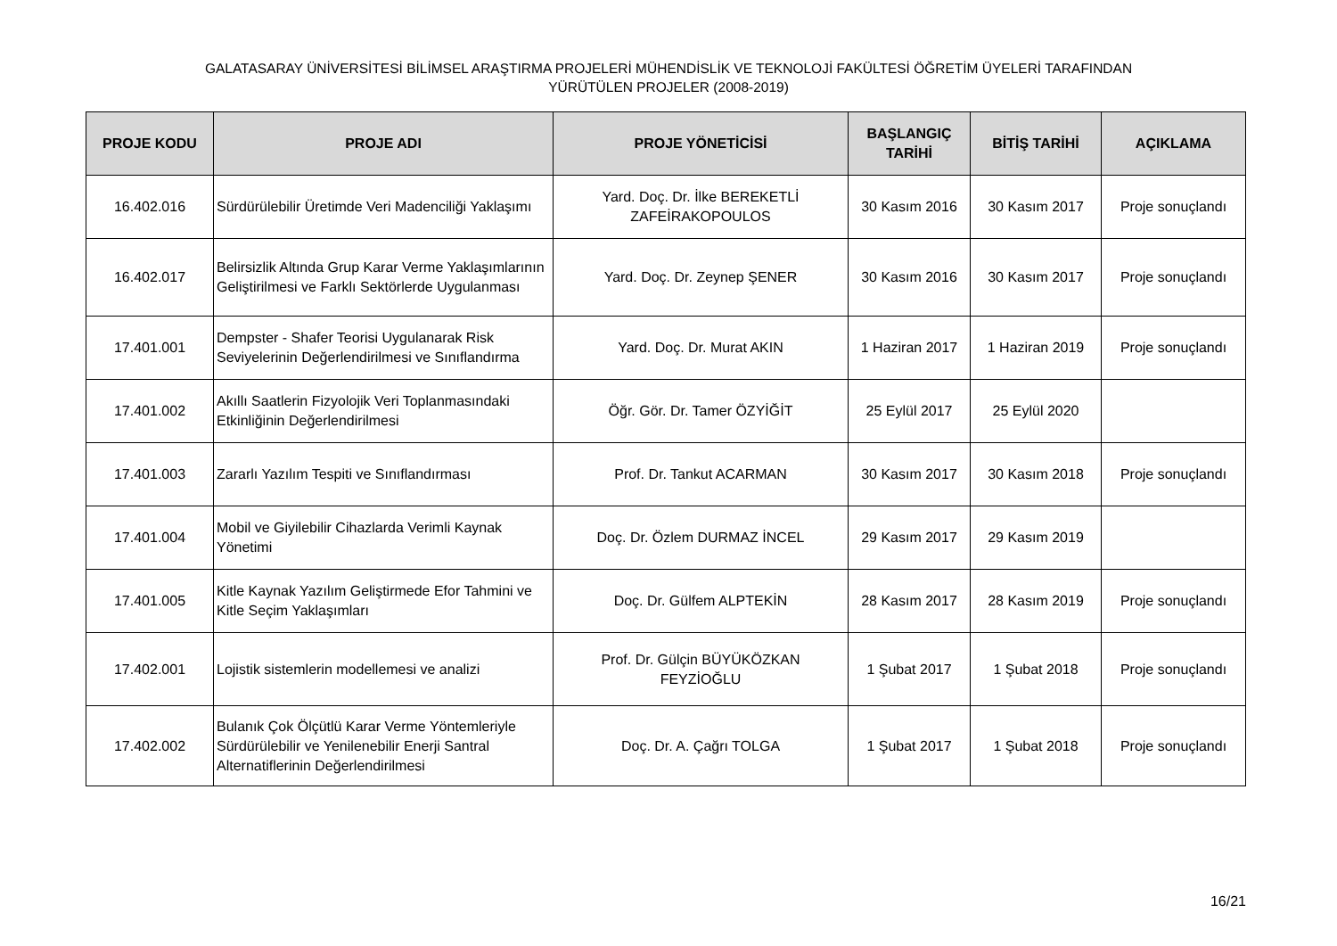GALATASARAY ÜNİVERSİTESİ BİLİMSEL ARAŞTIRMA PROJELERİ MÜHENDİSLİK VE TEKNOLOJİ FAKÜLTESİ ÖĞRETİM ÜYELERİ TARAFINDAN
YÜRÜTÜLEN PROJELER (2008-2019)
| PROJE KODU | PROJE ADI | PROJE YÖNETİCİSİ | BAŞLANGIÇ TARİHİ | BİTİŞ TARİHİ | AÇIKLAMA |
| --- | --- | --- | --- | --- | --- |
| 16.402.016 | Sürdürülebilir Üretimde Veri Madenciliği Yaklaşımı | Yard. Doç. Dr. İlke BEREKETLİ ZAFEİRAKOPOULOS | 30 Kasım 2016 | 30 Kasım 2017 | Proje sonuçlandı |
| 16.402.017 | Belirsizlik Altında Grup Karar Verme Yaklaşımlarının Geliştirilmesi ve Farklı Sektörlerde Uygulanması | Yard. Doç. Dr. Zeynep ŞENER | 30 Kasım 2016 | 30 Kasım 2017 | Proje sonuçlandı |
| 17.401.001 | Dempster - Shafer Teorisi Uygulanarak Risk Seviyelerinin Değerlendirilmesi ve Sınıflandırma | Yard. Doç. Dr. Murat AKIN | 1 Haziran 2017 | 1 Haziran 2019 | Proje sonuçlandı |
| 17.401.002 | Akıllı Saatlerin Fizyolojik Veri Toplanmasındaki Etkinliğinin Değerlendirilmesi | Öğr. Gör. Dr. Tamer ÖZYİĞİT | 25 Eylül 2017 | 25 Eylül 2020 | |
| 17.401.003 | Zararlı Yazılım Tespiti ve Sınıflandırması | Prof. Dr. Tankut ACARMAN | 30 Kasım 2017 | 30 Kasım 2018 | Proje sonuçlandı |
| 17.401.004 | Mobil ve Giyilebilir Cihazlarda Verimli Kaynak Yönetimi | Doç. Dr. Özlem DURMAZ İNCEL | 29 Kasım 2017 | 29 Kasım 2019 | |
| 17.401.005 | Kitle Kaynak Yazılım Geliştirmede Efor Tahmini ve Kitle Seçim Yaklaşımları | Doç. Dr. Gülfem ALPTEKİN | 28 Kasım 2017 | 28 Kasım 2019 | Proje sonuçlandı |
| 17.402.001 | Lojistik sistemlerin modellemesi ve analizi | Prof. Dr. Gülçin BÜYÜKÖZKAN FEYZİOĞLU | 1 Şubat 2017 | 1 Şubat 2018 | Proje sonuçlandı |
| 17.402.002 | Bulanık Çok Ölçütlü Karar Verme Yöntemleriyle Sürdürülebilir ve Yenilenebilir Enerji Santral Alternatiflerinin Değerlendirilmesi | Doç. Dr. A. Çağrı TOLGA | 1 Şubat 2017 | 1 Şubat 2018 | Proje sonuçlandı |
16/21